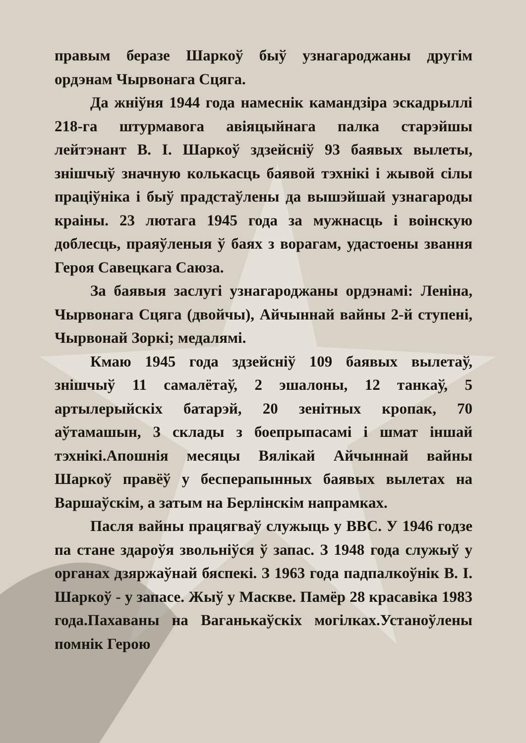правым беразе Шаркоў быў узнагароджаны другім ордэнам Чырвонага Сцяга.
Да жніўня 1944 года намеснік камандзіра эскадрыллі 218-га штурмавога авіяцыйнага палка старэйшы лейтэнант В. І. Шаркоў здзейсніў 93 баявых вылеты, знішчыў значную колькасць баявой тэхнікі і жывой сілы праціўніка і быў прадстаўлены да вышэйшай узнагароды краіны. 23 лютага 1945 года за мужнасць і воінскую доблесць, праяўленыя ў баях з ворагам, удастоены звання Героя Савецкага Саюза.
За баявыя заслугі узнагароджаны ордэнамі: Леніна, Чырвонага Сцяга (двойчы), Айчыннай вайны 2-й ступені, Чырвонай Зоркі; медалямі.
Кмаю 1945 года здзейсніў 109 баявых вылетаў, знішчыў 11 самалётаў, 2 эшалоны, 12 танкаў, 5 артылерыйскіх батарэй, 20 зенітных кропак, 70 аўтамашын, 3 склады з боепрыпасамі і шмат іншай тэхнікі.Апошнія месяцы Вялікай Айчыннай вайны Шаркоў правёў у бесперапынных баявых вылетах на Варшаўскім, а затым на Берлінскім напрамках.
Пасля вайны працягваў служыць у ВВС. У 1946 годзе па стане здароўя звольніўся ў запас. З 1948 года служыў у органах дзяржаўнай бяспекі. З 1963 года падпалкоўнік В. І. Шаркоў - у запасе. Жыў у Маскве. Памёр 28 красавіка 1983 года.Пахаваны на Ваганькаўскіх могілках.Устаноўлены помнік Герою